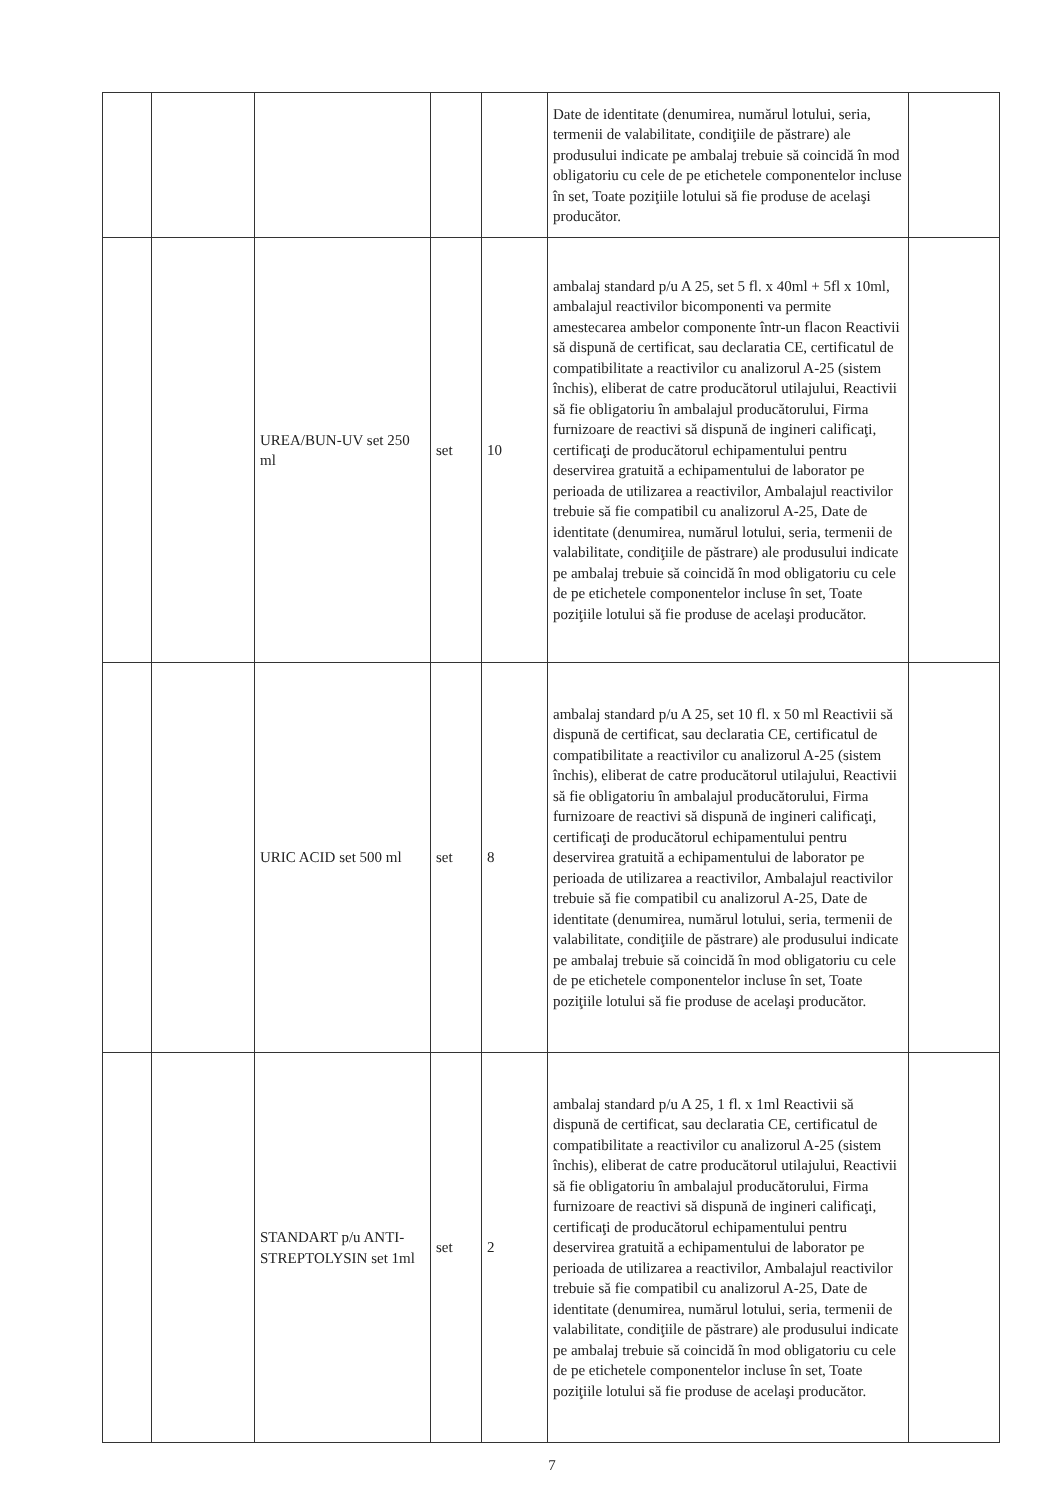| | | | | | Date de identitate (denumirea, numărul lotului, seria, termenii de valabilitate, condiţiile de păstrare) ale produsului indicate pe ambalaj trebuie să coincidă în mod obligatoriu cu cele de pe etichetele componentelor incluse în set, Toate poziţiile lotului să fie produse de acelaşi producător. | |
| | | UREA/BUN-UV set 250 ml | set | 10 | ambalaj standard p/u A 25, set 5 fl. x 40ml + 5fl x 10ml, ambalajul reactivilor bicomponenti va permite amestecarea ambelor componente într-un flacon Reactivii să dispună de certificat, sau declaratia CE, certificatul de compatibilitate a reactivilor cu analizorul A-25 (sistem închis), eliberat de catre producătorul utilajului, Reactivii să fie obligatoriu în ambalajul producătorului, Firma furnizoare de reactivi să dispună de ingineri calificaţi, certificaţi de producătorul echipamentului pentru deservirea gratuită a echipamentului de laborator pe perioada de utilizarea a reactivilor, Ambalajul reactivilor trebuie să fie compatibil cu analizorul A-25, Date de identitate (denumirea, numărul lotului, seria, termenii de valabilitate, condiţiile de păstrare) ale produsului indicate pe ambalaj trebuie să coincidă în mod obligatoriu cu cele de pe etichetele componentelor incluse în set, Toate poziţiile lotului să fie produse de acelaşi producător. | |
| | | URIC ACID set 500 ml | set | 8 | ambalaj standard p/u A 25, set 10 fl. x 50 ml Reactivii să dispună de certificat, sau declaratia CE, certificatul de compatibilitate a reactivilor cu analizorul A-25 (sistem închis), eliberat de catre producătorul utilajului, Reactivii să fie obligatoriu în ambalajul producătorului, Firma furnizoare de reactivi să dispună de ingineri calificaţi, certificaţi de producătorul echipamentului pentru deservirea gratuită a echipamentului de laborator pe perioada de utilizarea a reactivilor, Ambalajul reactivilor trebuie să fie compatibil cu analizorul A-25, Date de identitate (denumirea, numărul lotului, seria, termenii de valabilitate, condiţiile de păstrare) ale produsului indicate pe ambalaj trebuie să coincidă în mod obligatoriu cu cele de pe etichetele componentelor incluse în set, Toate poziţiile lotului să fie produse de acelaşi producător. | |
| | | STANDART p/u ANTI-STREPTOLYSIN set 1ml | set | 2 | ambalaj standard p/u A 25, 1 fl. x 1ml Reactivii să dispună de certificat, sau declaratia CE, certificatul de compatibilitate a reactivilor cu analizorul A-25 (sistem închis), eliberat de catre producătorul utilajului, Reactivii să fie obligatoriu în ambalajul producătorului, Firma furnizoare de reactivi să dispună de ingineri calificaţi, certificaţi de producătorul echipamentului pentru deservirea gratuită a echipamentului de laborator pe perioada de utilizarea a reactivilor, Ambalajul reactivilor trebuie să fie compatibil cu analizorul A-25, Date de identitate (denumirea, numărul lotului, seria, termenii de valabilitate, condiţiile de păstrare) ale produsului indicate pe ambalaj trebuie să coincidă în mod obligatoriu cu cele de pe etichetele componentelor incluse în set, Toate poziţiile lotului să fie produse de acelaşi producător. | |
7